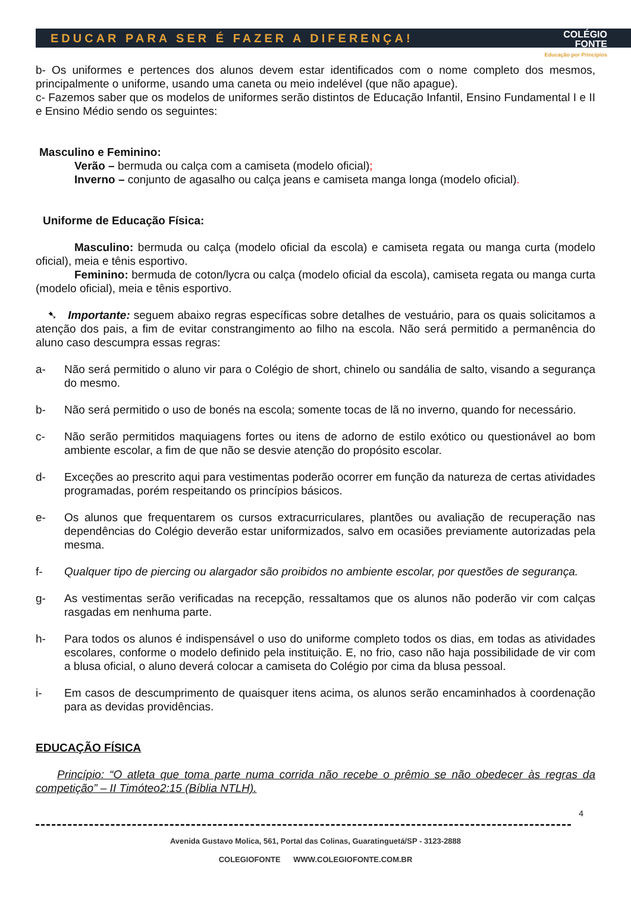EDUCAR PARA SER É FAZER A DIFERENÇA! COLÉGIO
FONTE
Educação por Princípios
b- Os uniformes e pertences dos alunos devem estar identificados com o nome completo dos mesmos, principalmente o uniforme, usando uma caneta ou meio indelével (que não apague).
c- Fazemos saber que os modelos de uniformes serão distintos de Educação Infantil, Ensino Fundamental I e II e Ensino Médio sendo os seguintes:
Masculino e Feminino:
Verão – bermuda ou calça com a camiseta (modelo oficial);
Inverno – conjunto de agasalho ou calça jeans e camiseta manga longa (modelo oficial).
Uniforme de Educação Física:
Masculino: bermuda ou calça (modelo oficial da escola) e camiseta regata ou manga curta (modelo oficial), meia e tênis esportivo.
Feminino: bermuda de coton/lycra ou calça (modelo oficial da escola), camiseta regata ou manga curta (modelo oficial), meia e tênis esportivo.
➷ Importante: seguem abaixo regras específicas sobre detalhes de vestuário, para os quais solicitamos a atenção dos pais, a fim de evitar constrangimento ao filho na escola. Não será permitido a permanência do aluno caso descumpra essas regras:
a- Não será permitido o aluno vir para o Colégio de short, chinelo ou sandália de salto, visando a segurança do mesmo.
b- Não será permitido o uso de bonés na escola; somente tocas de lã no inverno, quando for necessário.
c- Não serão permitidos maquiagens fortes ou itens de adorno de estilo exótico ou questionável ao bom ambiente escolar, a fim de que não se desvie atenção do propósito escolar.
d- Exceções ao prescrito aqui para vestimentas poderão ocorrer em função da natureza de certas atividades programadas, porém respeitando os princípios básicos.
e- Os alunos que frequentarem os cursos extracurriculares, plantões ou avaliação de recuperação nas dependências do Colégio deverão estar uniformizados, salvo em ocasiões previamente autorizadas pela mesma.
f- Qualquer tipo de piercing ou alargador são proibidos no ambiente escolar, por questões de segurança.
g- As vestimentas serão verificadas na recepção, ressaltamos que os alunos não poderão vir com calças rasgadas em nenhuma parte.
h- Para todos os alunos é indispensável o uso do uniforme completo todos os dias, em todas as atividades escolares, conforme o modelo definido pela instituição. E, no frio, caso não haja possibilidade de vir com a blusa oficial, o aluno deverá colocar a camiseta do Colégio por cima da blusa pessoal.
i- Em casos de descumprimento de quaisquer itens acima, os alunos serão encaminhados à coordenação para as devidas providências.
EDUCAÇÃO FÍSICA
Princípio: “O atleta que toma parte numa corrida não recebe o prêmio se não obedecer às regras da competição” – II Timóteo2:15 (Bíblia NTLH).
4
Avenida Gustavo Molica, 561, Portal das Colinas, Guaratinguetá/SP - 3123-2888
COLEGIOFONTE WWW.COLEGIOFONTE.COM.BR